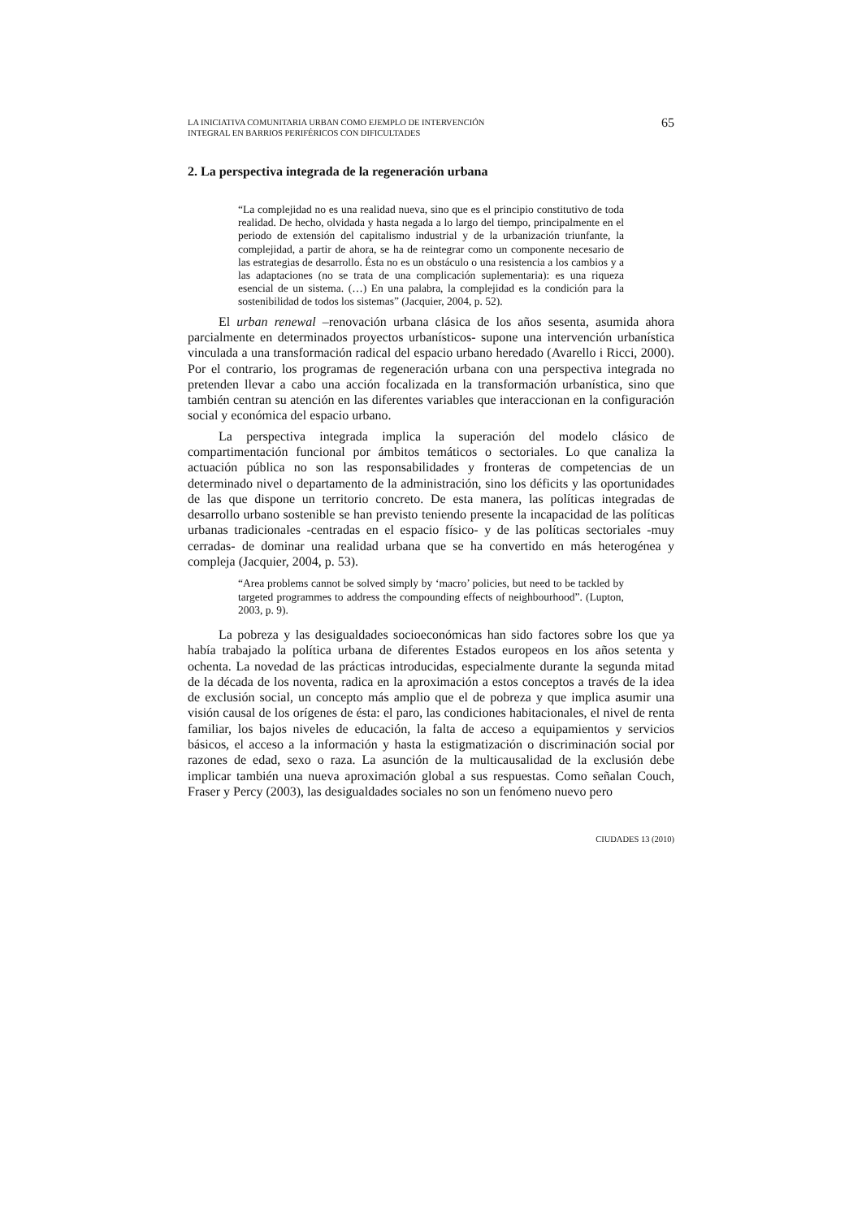LA INICIATIVA COMUNITARIA URBAN COMO EJEMPLO DE INTERVENCIÓN
INTEGRAL EN BARRIOS PERIFÉRICOS CON DIFICULTADES
65
2. La perspectiva integrada de la regeneración urbana
“La complejidad no es una realidad nueva, sino que es el principio constitutivo de toda realidad. De hecho, olvidada y hasta negada a lo largo del tiempo, principalmente en el periodo de extensión del capitalismo industrial y de la urbanización triunfante, la complejidad, a partir de ahora, se ha de reintegrar como un componente necesario de las estrategias de desarrollo. Ésta no es un obstáculo o una resistencia a los cambios y a las adaptaciones (no se trata de una complicación suplementaria): es una riqueza esencial de un sistema. (…) En una palabra, la complejidad es la condición para la sostenibilidad de todos los sistemas” (Jacquier, 2004, p. 52).
El urban renewal –renovación urbana clásica de los años sesenta, asumida ahora parcialmente en determinados proyectos urbanísticos- supone una intervención urbanística vinculada a una transformación radical del espacio urbano heredado (Avarello i Ricci, 2000). Por el contrario, los programas de regeneración urbana con una perspectiva integrada no pretenden llevar a cabo una acción focalizada en la transformación urbanística, sino que también centran su atención en las diferentes variables que interaccionan en la configuración social y económica del espacio urbano.
La perspectiva integrada implica la superación del modelo clásico de compartimentación funcional por ámbitos temáticos o sectoriales. Lo que canaliza la actuación pública no son las responsabilidades y fronteras de competencias de un determinado nivel o departamento de la administración, sino los déficits y las oportunidades de las que dispone un territorio concreto. De esta manera, las políticas integradas de desarrollo urbano sostenible se han previsto teniendo presente la incapacidad de las políticas urbanas tradicionales -centradas en el espacio físico- y de las políticas sectoriales -muy cerradas- de dominar una realidad urbana que se ha convertido en más heterogénea y compleja (Jacquier, 2004, p. 53).
“Area problems cannot be solved simply by ‘macro’ policies, but need to be tackled by targeted programmes to address the compounding effects of neighbourhood”. (Lupton, 2003, p. 9).
La pobreza y las desigualdades socioeconómicas han sido factores sobre los que ya había trabajado la política urbana de diferentes Estados europeos en los años setenta y ochenta. La novedad de las prácticas introducidas, especialmente durante la segunda mitad de la década de los noventa, radica en la aproximación a estos conceptos a través de la idea de exclusión social, un concepto más amplio que el de pobreza y que implica asumir una visión causal de los orígenes de ésta: el paro, las condiciones habitacionales, el nivel de renta familiar, los bajos niveles de educación, la falta de acceso a equipamientos y servicios básicos, el acceso a la información y hasta la estigmatización o discriminación social por razones de edad, sexo o raza. La asunción de la multicausalidad de la exclusión debe implicar también una nueva aproximación global a sus respuestas. Como señalan Couch, Fraser y Percy (2003), las desigualdades sociales no son un fenómeno nuevo pero
CIUDADES 13 (2010)